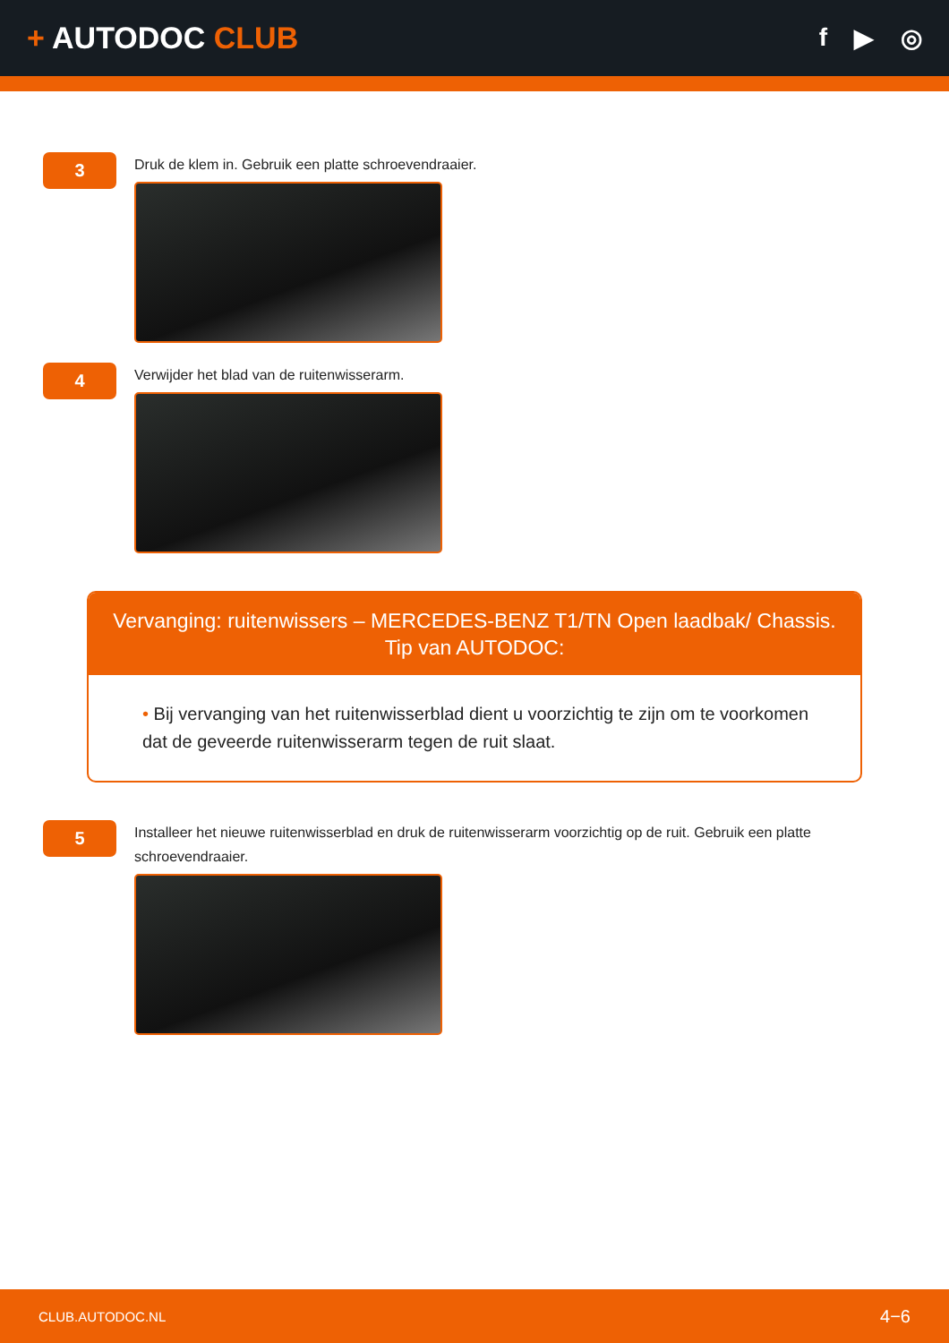+ AUTODOC CLUB
f ▶ ◎
3
Druk de klem in. Gebruik een platte schroevendraaier.
4
Verwijder het blad van de ruitenwisserarm.
Vervanging: ruitenwissers – MERCEDES-BENZ T1/TN Open laadbak/ Chassis.
Tip van AUTODOC:
• Bij vervanging van het ruitenwisserblad dient u voorzichtig te zijn om te voorkomen dat de geveerde ruitenwisserarm tegen de ruit slaat.
5
Installeer het nieuwe ruitenwisserblad en druk de ruitenwisserarm voorzichtig op de ruit. Gebruik een platte schroevendraaier.
CLUB.AUTODOC.NL 4−6